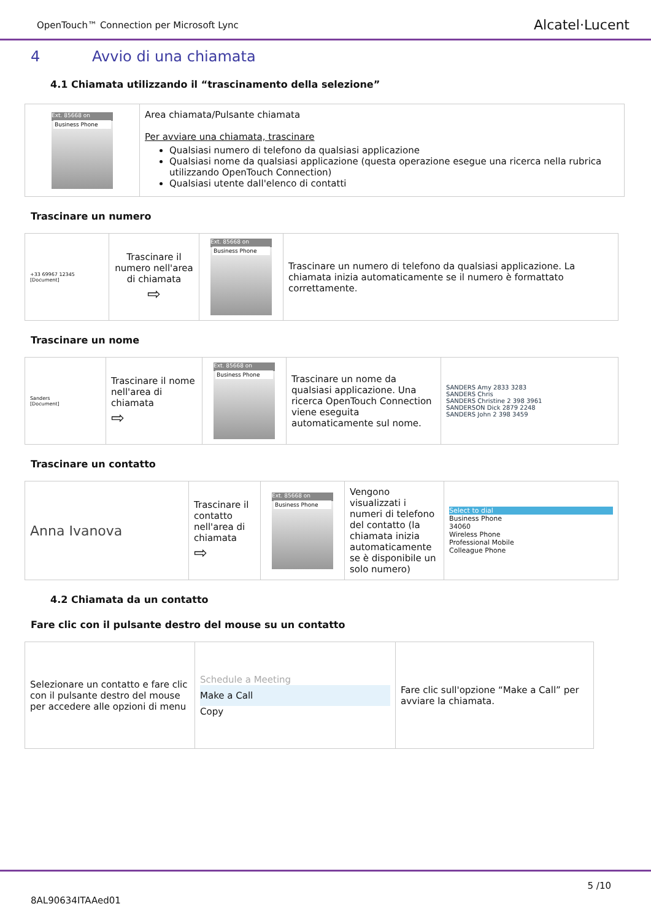OpenTouch™ Connection per Microsoft Lync
Alcatel·Lucent
4 Avvio di una chiamata
4.1 Chiamata utilizzando il “trascinamento della selezione”
| Ext. 85668 on Business Phone | Area chiamata/Pulsante chiamata Per avviare una chiamata, trascinare Qualsiasi numero di telefono da qualsiasi applicazione Qualsiasi nome da qualsiasi applicazione (questa operazione esegue una ricerca nella rubrica utilizzando OpenTouch Connection) Qualsiasi utente dall'elenco di contatti |
Trascinare un numero
| +33 69967 12345 [Document] | Trascinare il numero nell'area di chiamata ⇨ | Ext. 85668 on Business Phone | Trascinare un numero di telefono da qualsiasi applicazione. La chiamata inizia automaticamente se il numero è formattato correttamente. |
Trascinare un nome
| Sanders [Document] | Trascinare il nome nell'area di chiamata ⇨ | Ext. 85668 on Business Phone | Trascinare un nome da qualsiasi applicazione. Una ricerca OpenTouch Connection viene eseguita automaticamente sul nome. | SANDERS Amy 2833 3283 SANDERS Chris SANDERS Christine 2 398 3961 SANDERSON Dick 2879 2248 SANDERS John 2 398 3459 |
Trascinare un contatto
| Anna Ivanova | Trascinare il contatto nell'area di chiamata ⇨ | Ext. 85668 on Business Phone | Vengono visualizzati i numeri di telefono del contatto (la chiamata inizia automaticamente se è disponibile un solo numero) | Select to dial Business Phone 34060 Wireless Phone Professional Mobile Colleague Phone |
4.2 Chiamata da un contatto
Fare clic con il pulsante destro del mouse su un contatto
| Selezionare un contatto e fare clic con il pulsante destro del mouse per accedere alle opzioni di menu | Schedule a Meeting Make a Call Copy | Fare clic sull'opzione “Make a Call” per avviare la chiamata. |
5 /10
8AL90634ITAAed01